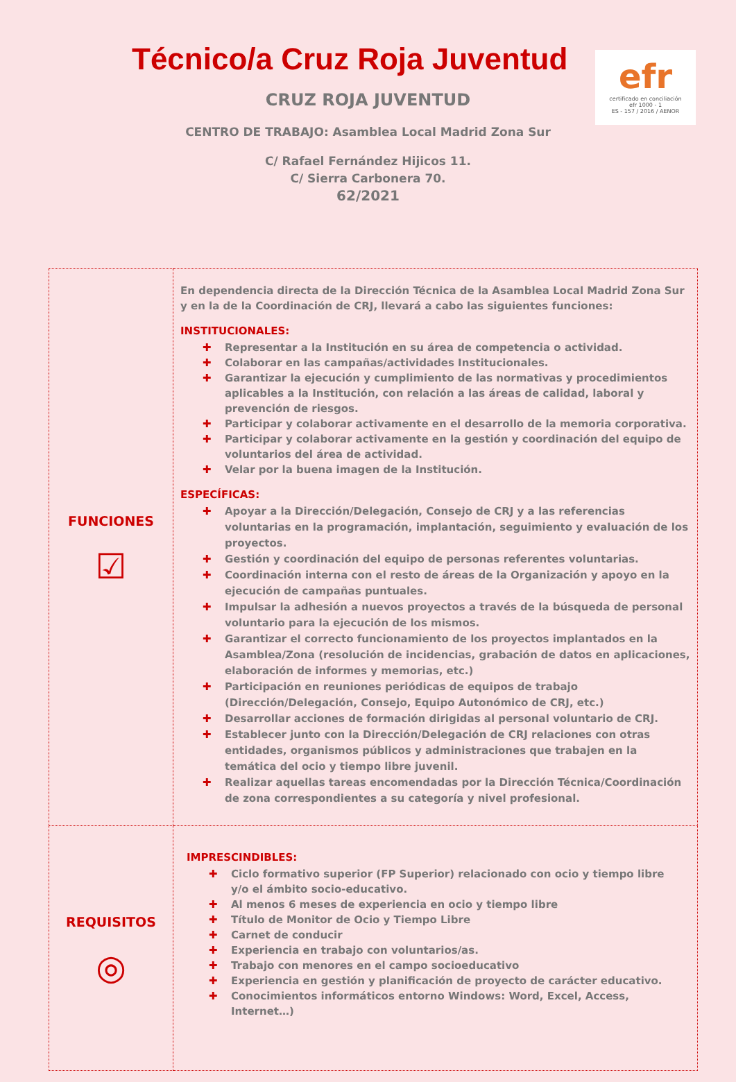efr
certificado en conciliación
efr 1000 - 1
ES - 157 / 2016 / AENOR
Técnico/a Cruz Roja Juventud
CRUZ ROJA JUVENTUD
CENTRO DE TRABAJO: Asamblea Local Madrid Zona Sur
C/ Rafael Fernández Hijicos 11.
C/ Sierra Carbonera 70.
62/2021
| FUNCIONES ☑ | En dependencia directa de la Dirección Técnica de la Asamblea Local Madrid Zona Sur y en la de la Coordinación de CRJ, llevará a cabo las siguientes funciones: INSTITUCIONALES: ✚ Representar a la Institución en su área de competencia o actividad. ✚ Colaborar en las campañas/actividades Institucionales. ✚ Garantizar la ejecución y cumplimiento de las normativas y procedimientos aplicables a la Institución, con relación a las áreas de calidad, laboral y prevención de riesgos. ✚ Participar y colaborar activamente en el desarrollo de la memoria corporativa. ✚ Participar y colaborar activamente en la gestión y coordinación del equipo de voluntarios del área de actividad. ✚ Velar por la buena imagen de la Institución. ESPECÍFICAS: ✚ Apoyar a la Dirección/Delegación, Consejo de CRJ y a las referencias voluntarias en la programación, implantación, seguimiento y evaluación de los proyectos. ✚ Gestión y coordinación del equipo de personas referentes voluntarias. ✚ Coordinación interna con el resto de áreas de la Organización y apoyo en la ejecución de campañas puntuales. ✚ Impulsar la adhesión a nuevos proyectos a través de la búsqueda de personal voluntario para la ejecución de los mismos. ✚ Garantizar el correcto funcionamiento de los proyectos implantados en la Asamblea/Zona (resolución de incidencias, grabación de datos en aplicaciones, elaboración de informes y memorias, etc.) ✚ Participación en reuniones periódicas de equipos de trabajo (Dirección/Delegación, Consejo, Equipo Autonómico de CRJ, etc.) ✚ Desarrollar acciones de formación dirigidas al personal voluntario de CRJ. ✚ Establecer junto con la Dirección/Delegación de CRJ relaciones con otras entidades, organismos públicos y administraciones que trabajen en la temática del ocio y tiempo libre juvenil. ✚ Realizar aquellas tareas encomendadas por la Dirección Técnica/Coordinación de zona correspondientes a su categoría y nivel profesional. |
| REQUISITOS ◎ | IMPRESCINDIBLES: ✚ Ciclo formativo superior (FP Superior) relacionado con ocio y tiempo libre y/o el ámbito socio-educativo. ✚ Al menos 6 meses de experiencia en ocio y tiempo libre ✚ Título de Monitor de Ocio y Tiempo Libre ✚ Carnet de conducir ✚ Experiencia en trabajo con voluntarios/as. ✚ Trabajo con menores en el campo socioeducativo ✚ Experiencia en gestión y planificación de proyecto de carácter educativo. ✚ Conocimientos informáticos entorno Windows: Word, Excel, Access, Internet…) |